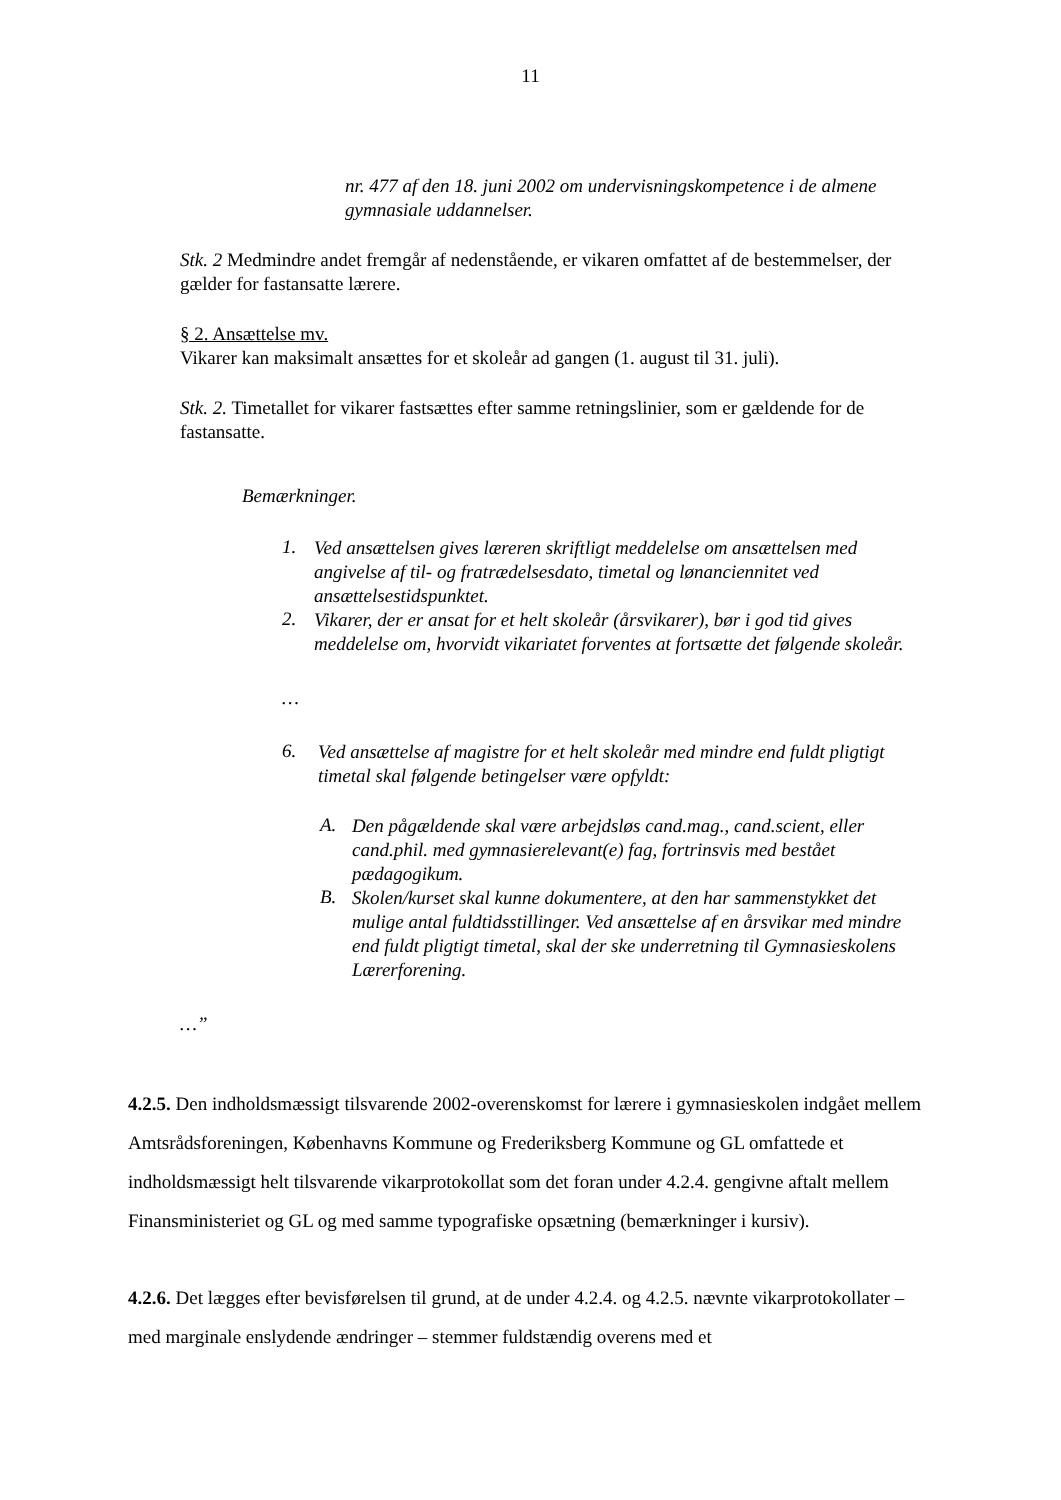11
nr. 477 af den 18. juni 2002 om undervisningskompetence i de almene gymnasiale uddannelser.
Stk. 2 Medmindre andet fremgår af nedenstående, er vikaren omfattet af de bestemmelser, der gælder for fastansatte lærere.
§ 2. Ansættelse mv.
Vikarer kan maksimalt ansættes for et skoleår ad gangen (1. august til 31. juli).
Stk. 2. Timetallet for vikarer fastsættes efter samme retningslinier, som er gældende for de fastansatte.
Bemærkninger.
1.
Ved ansættelsen gives læreren skriftligt meddelelse om ansættelsen med angivelse af til- og fratrædelsesdato, timetal og lønanciennitet ved ansættelsestidspunktet.
2.
Vikarer, der er ansat for et helt skoleår (årsvikarer), bør i god tid gives meddelelse om, hvorvidt vikariatet forventes at fortsætte det følgende skoleår.
…
6.
Ved ansættelse af magistre for et helt skoleår med mindre end fuldt pligtigt timetal skal følgende betingelser være opfyldt:
A.
Den pågældende skal være arbejdsløs cand.mag., cand.scient, eller cand.phil. med gymnasierelevant(e) fag, fortrinsvis med bestået pædagogikum.
B.
Skolen/kurset skal kunne dokumentere, at den har sammenstykket det mulige antal fuldtidsstillinger. Ved ansættelse af en årsvikar med mindre end fuldt pligtigt timetal, skal der ske underretning til Gymnasieskolens Lærerforening.
…”
4.2.5. Den indholdsmæssigt tilsvarende 2002-overenskomst for lærere i gymnasieskolen indgået mellem Amtsrådsforeningen, Københavns Kommune og Frederiksberg Kommune og GL omfattede et indholdsmæssigt helt tilsvarende vikarprotokollat som det foran under 4.2.4. gengivne aftalt mellem Finansministeriet og GL og med samme typografiske opsætning (bemærkninger i kursiv).
4.2.6. Det lægges efter bevisførelsen til grund, at de under 4.2.4. og 4.2.5. nævnte vikarprotokollater – med marginale enslydende ændringer – stemmer fuldstændig overens med et